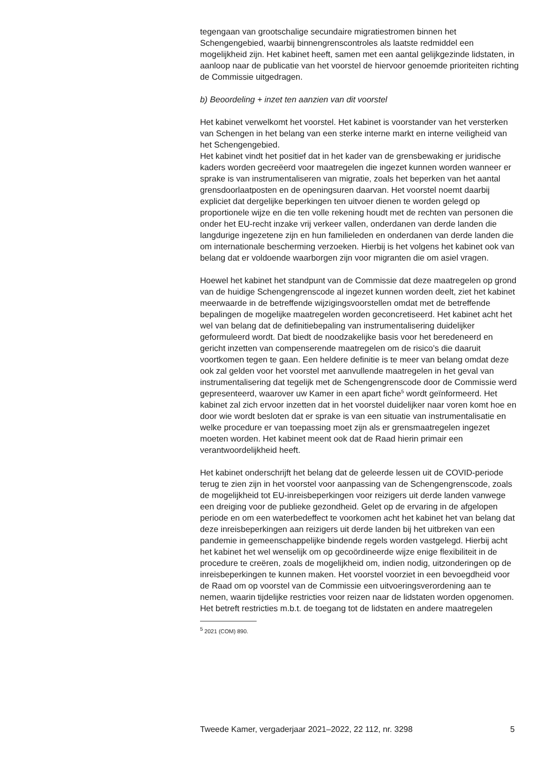tegengaan van grootschalige secundaire migratiestromen binnen het Schengengebied, waarbij binnengrenscontroles als laatste redmiddel een mogelijkheid zijn. Het kabinet heeft, samen met een aantal gelijkgezinde lidstaten, in aanloop naar de publicatie van het voorstel de hiervoor genoemde prioriteiten richting de Commissie uitgedragen.
b) Beoordeling + inzet ten aanzien van dit voorstel
Het kabinet verwelkomt het voorstel. Het kabinet is voorstander van het versterken van Schengen in het belang van een sterke interne markt en interne veiligheid van het Schengengebied.
Het kabinet vindt het positief dat in het kader van de grensbewaking er juridische kaders worden gecreëerd voor maatregelen die ingezet kunnen worden wanneer er sprake is van instrumentaliseren van migratie, zoals het beperken van het aantal grensdoorlaatposten en de openingsuren daarvan. Het voorstel noemt daarbij expliciet dat dergelijke beperkingen ten uitvoer dienen te worden gelegd op proportionele wijze en die ten volle rekening houdt met de rechten van personen die onder het EU-recht inzake vrij verkeer vallen, onderdanen van derde landen die langdurige ingezetene zijn en hun familieleden en onderdanen van derde landen die om internationale bescherming verzoeken. Hierbij is het volgens het kabinet ook van belang dat er voldoende waarborgen zijn voor migranten die om asiel vragen.
Hoewel het kabinet het standpunt van de Commissie dat deze maatregelen op grond van de huidige Schengengrenscode al ingezet kunnen worden deelt, ziet het kabinet meerwaarde in de betreffende wijzigingsvoorstellen omdat met de betreffende bepalingen de mogelijke maatregelen worden geconcretiseerd. Het kabinet acht het wel van belang dat de definitiebepaling van instrumentalisering duidelijker geformuleerd wordt. Dat biedt de noodzakelijke basis voor het beredeneerd en gericht inzetten van compenserende maatregelen om de risico’s die daaruit voortkomen tegen te gaan. Een heldere definitie is te meer van belang omdat deze ook zal gelden voor het voorstel met aanvullende maatregelen in het geval van instrumentalisering dat tegelijk met de Schengengrenscode door de Commissie werd gepresenteerd, waarover uw Kamer in een apart fiche<sup>5</sup> wordt geïnformeerd. Het kabinet zal zich ervoor inzetten dat in het voorstel duidelijker naar voren komt hoe en door wie wordt besloten dat er sprake is van een situatie van instrumentalisatie en welke procedure er van toepassing moet zijn als er grensmaatregelen ingezet moeten worden. Het kabinet meent ook dat de Raad hierin primair een verantwoordelijkheid heeft.
Het kabinet onderschrijft het belang dat de geleerde lessen uit de COVID-periode terug te zien zijn in het voorstel voor aanpassing van de Schengengrenscode, zoals de mogelijkheid tot EU-inreisbeperkingen voor reizigers uit derde landen vanwege een dreiging voor de publieke gezondheid. Gelet op de ervaring in de afgelopen periode en om een waterbedeffect te voorkomen acht het kabinet het van belang dat deze inreisbeperkingen aan reizigers uit derde landen bij het uitbreken van een pandemie in gemeenschappelijke bindende regels worden vastgelegd. Hierbij acht het kabinet het wel wenselijk om op gecoördineerde wijze enige flexibiliteit in de procedure te creëren, zoals de mogelijkheid om, indien nodig, uitzonderingen op de inreisbeperkingen te kunnen maken. Het voorstel voorziet in een bevoegdheid voor de Raad om op voorstel van de Commissie een uitvoeringsverordening aan te nemen, waarin tijdelijke restricties voor reizen naar de lidstaten worden opgenomen. Het betreft restricties m.b.t. de toegang tot de lidstaten en andere maatregelen
<sup>5</sup> 2021 (COM) 890.
Tweede Kamer, vergaderjaar 2021–2022, 22 112, nr. 3298 5